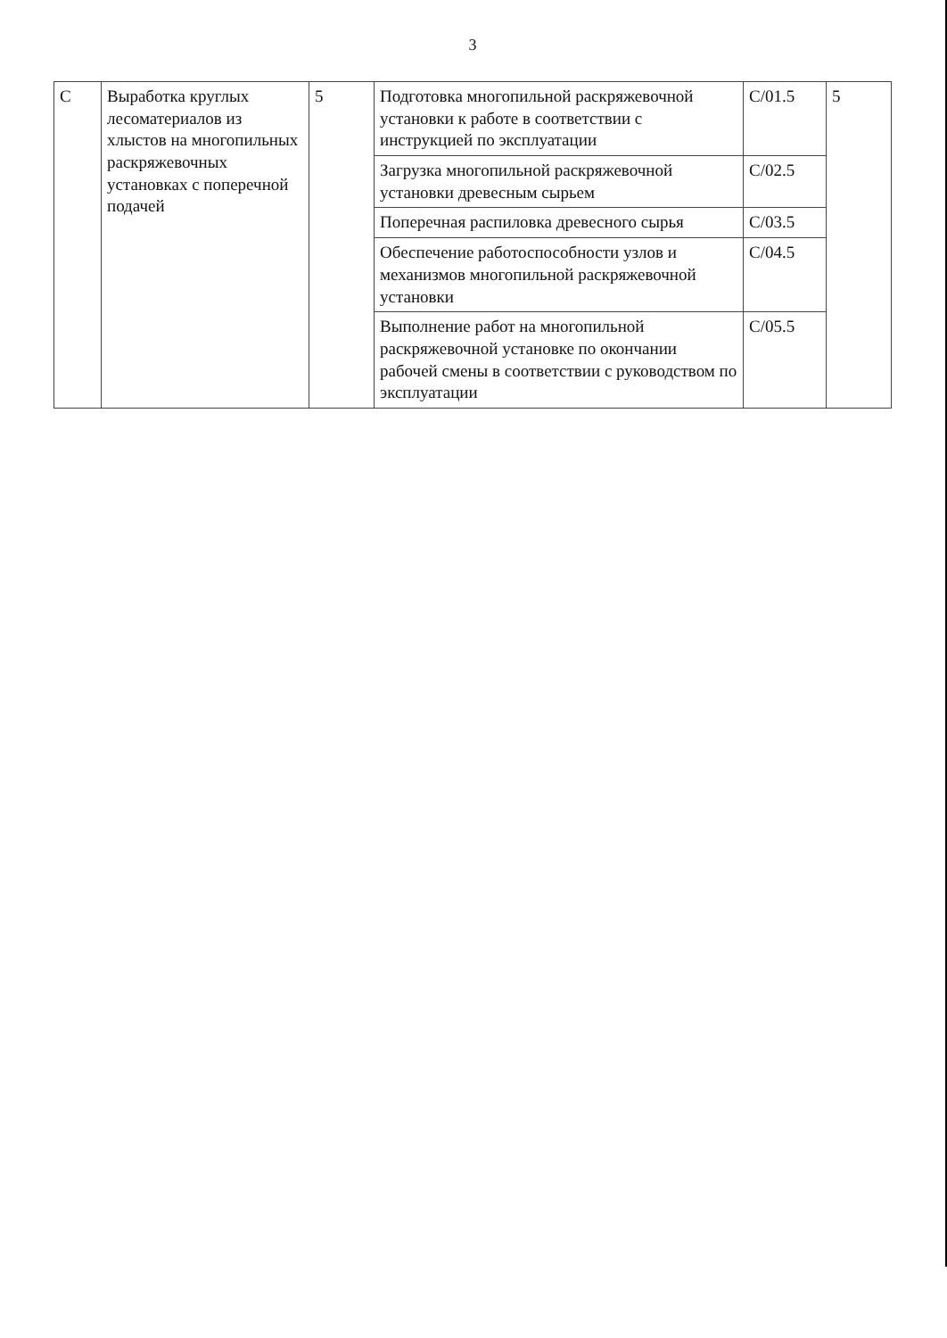3
| C | Выработка круглых лесоматериалов из хлыстов на многопильных раскряжевочных установках с поперечной подачей | 5 | Подготовка многопильной раскряжевочной установки к работе в соответствии с инструкцией по эксплуатации | C/01.5 | 5 |
| | | | Загрузка многопильной раскряжевочной установки древесным сырьем | C/02.5 | |
| | | | Поперечная распиловка древесного сырья | C/03.5 | |
| | | | Обеспечение работоспособности узлов и механизмов многопильной раскряжевочной установки | C/04.5 | |
| | | | Выполнение работ на многопильной раскряжевочной установке по окончании рабочей смены в соответствии с руководством по эксплуатации | C/05.5 | |